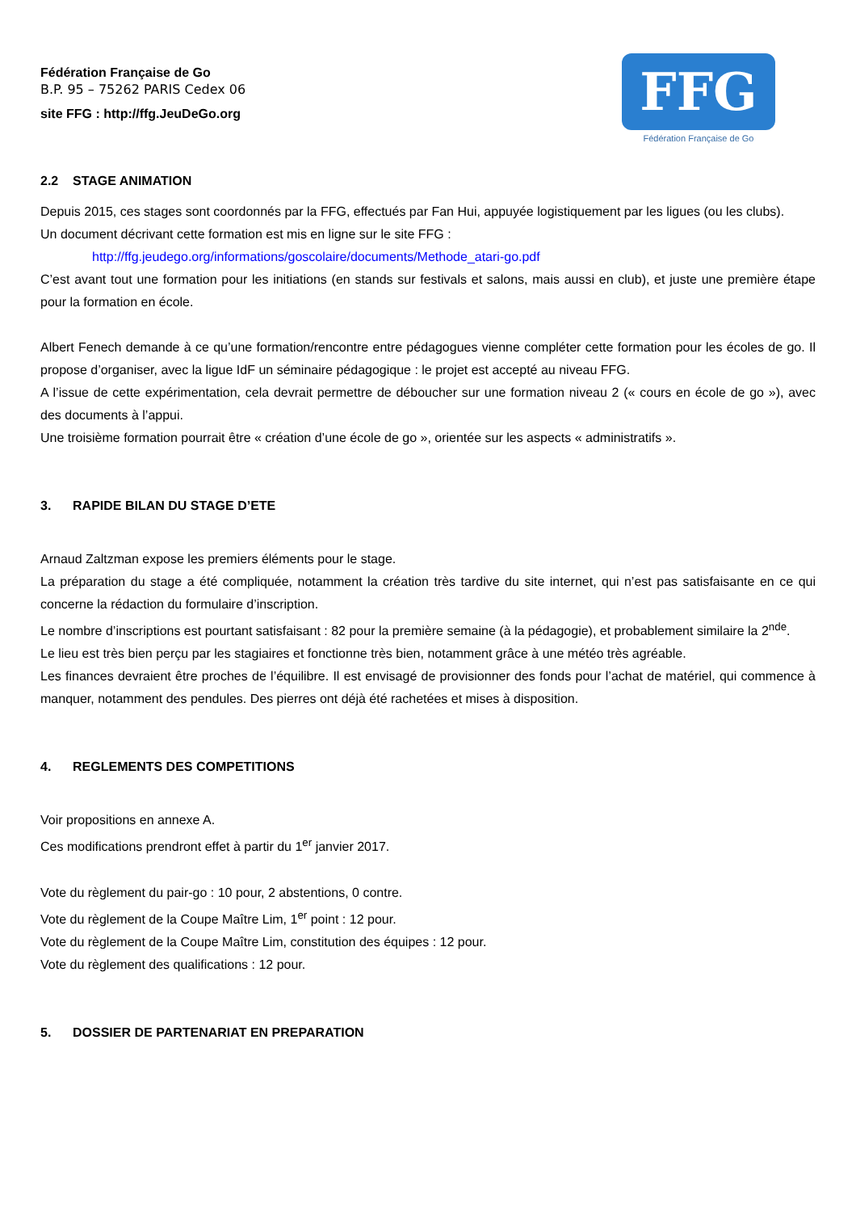Fédération Française de Go
B.P. 95 – 75262 PARIS Cedex 06
site FFG : http://ffg.JeuDeGo.org
FFG
Fédération Française de Go
2.2 STAGE ANIMATION
Depuis 2015, ces stages sont coordonnés par la FFG, effectués par Fan Hui, appuyée logistiquement par les ligues (ou les clubs).
Un document décrivant cette formation est mis en ligne sur le site FFG :
http://ffg.jeudego.org/informations/goscolaire/documents/Methode_atari-go.pdf
C’est avant tout une formation pour les initiations (en stands sur festivals et salons, mais aussi en club), et juste une première étape pour la formation en école.
Albert Fenech demande à ce qu’une formation/rencontre entre pédagogues vienne compléter cette formation pour les écoles de go. Il propose d’organiser, avec la ligue IdF un séminaire pédagogique : le projet est accepté au niveau FFG.
A l’issue de cette expérimentation, cela devrait permettre de déboucher sur une formation niveau 2 (« cours en école de go »), avec des documents à l’appui.
Une troisième formation pourrait être « création d’une école de go », orientée sur les aspects « administratifs ».
3. RAPIDE BILAN DU STAGE D’ETE
Arnaud Zaltzman expose les premiers éléments pour le stage.
La préparation du stage a été compliquée, notamment la création très tardive du site internet, qui n’est pas satisfaisante en ce qui concerne la rédaction du formulaire d’inscription.
Le nombre d’inscriptions est pourtant satisfaisant : 82 pour la première semaine (à la pédagogie), et probablement similaire la 2<sup>nde</sup>.
Le lieu est très bien perçu par les stagiaires et fonctionne très bien, notamment grâce à une météo très agréable.
Les finances devraient être proches de l’équilibre. Il est envisagé de provisionner des fonds pour l’achat de matériel, qui commence à manquer, notamment des pendules. Des pierres ont déjà été rachetées et mises à disposition.
4. REGLEMENTS DES COMPETITIONS
Voir propositions en annexe A.
Ces modifications prendront effet à partir du 1<sup>er</sup> janvier 2017.
Vote du règlement du pair-go : 10 pour, 2 abstentions, 0 contre.
Vote du règlement de la Coupe Maître Lim, 1<sup>er</sup> point : 12 pour.
Vote du règlement de la Coupe Maître Lim, constitution des équipes : 12 pour.
Vote du règlement des qualifications : 12 pour.
5. DOSSIER DE PARTENARIAT EN PREPARATION